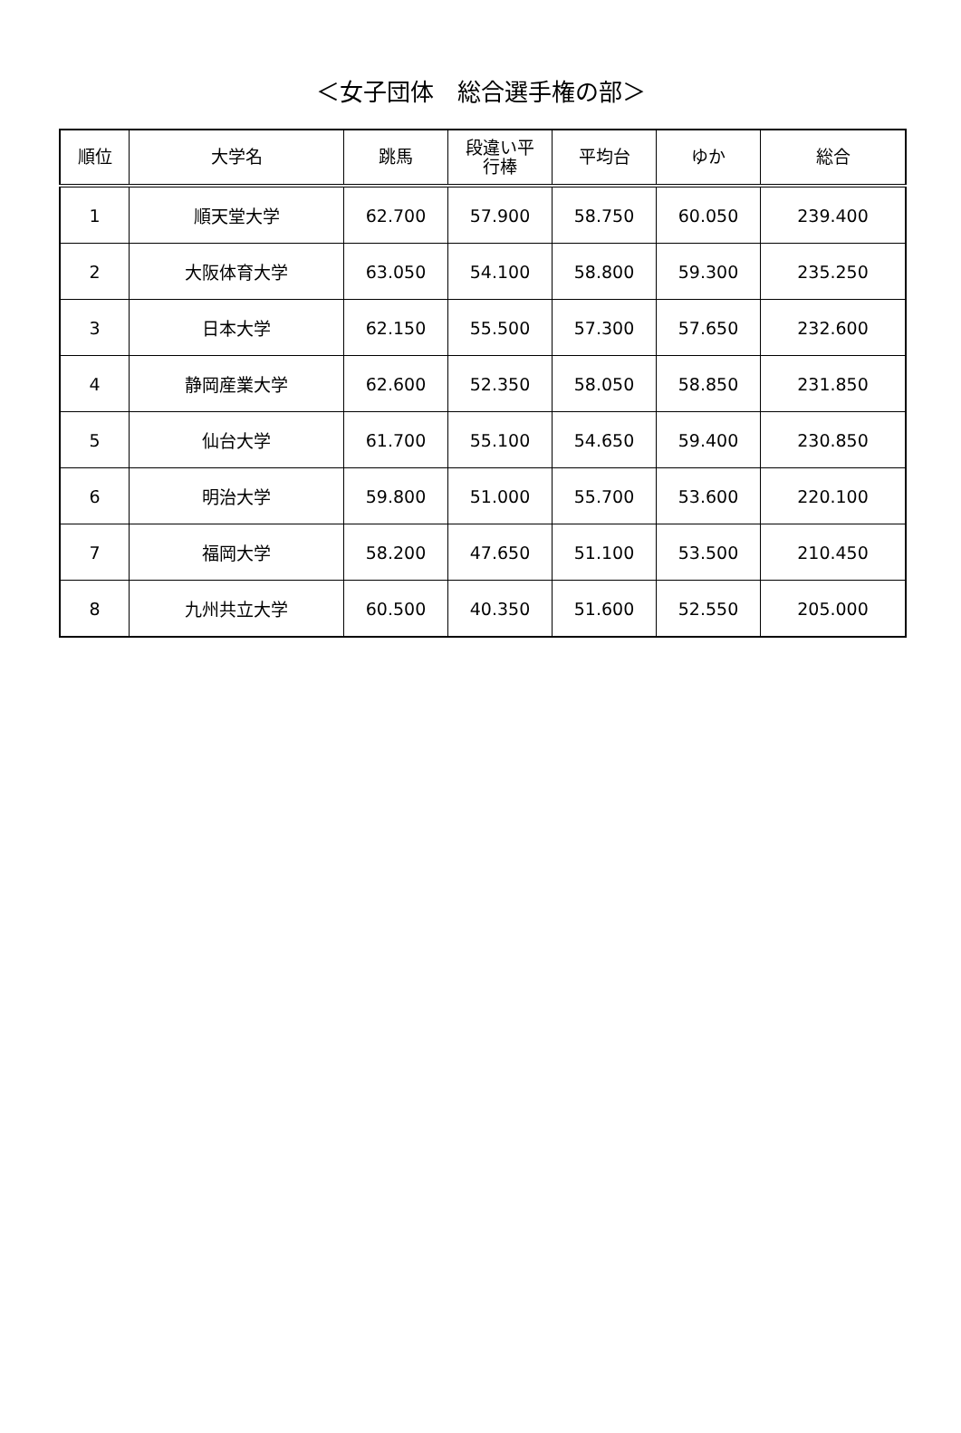＜女子団体　総合選手権の部＞
| 順位 | 大学名 | 跳馬 | 段違い平 行棒 | 平均台 | ゆか | 総合 |
| --- | --- | --- | --- | --- | --- | --- |
| 1 | 順天堂大学 | 62.700 | 57.900 | 58.750 | 60.050 | 239.400 |
| 2 | 大阪体育大学 | 63.050 | 54.100 | 58.800 | 59.300 | 235.250 |
| 3 | 日本大学 | 62.150 | 55.500 | 57.300 | 57.650 | 232.600 |
| 4 | 静岡産業大学 | 62.600 | 52.350 | 58.050 | 58.850 | 231.850 |
| 5 | 仙台大学 | 61.700 | 55.100 | 54.650 | 59.400 | 230.850 |
| 6 | 明治大学 | 59.800 | 51.000 | 55.700 | 53.600 | 220.100 |
| 7 | 福岡大学 | 58.200 | 47.650 | 51.100 | 53.500 | 210.450 |
| 8 | 九州共立大学 | 60.500 | 40.350 | 51.600 | 52.550 | 205.000 |